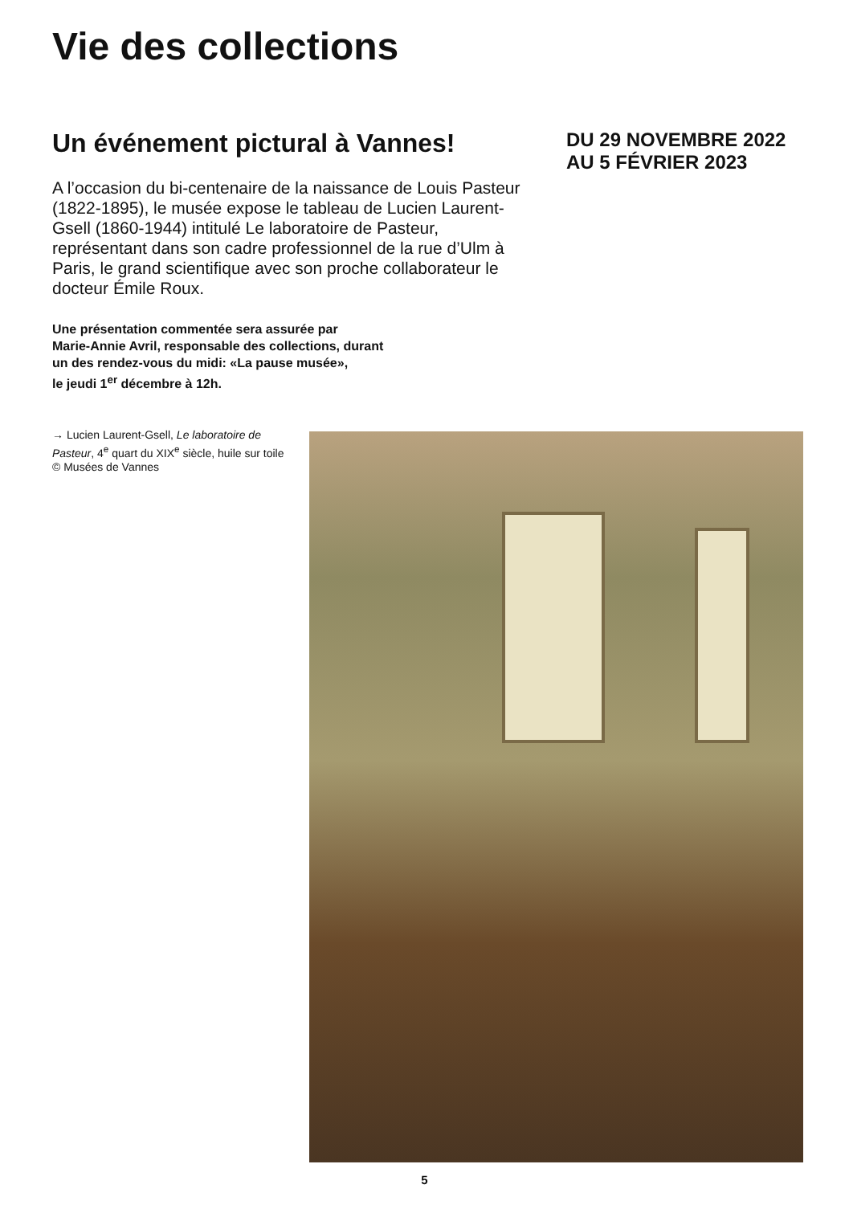Vie des collections
Un événement pictural à Vannes!
A l’occasion du bi-centenaire de la naissance de Louis Pasteur (1822-1895), le musée expose le tableau de Lucien Laurent-Gsell (1860-1944) intitulé Le laboratoire de Pasteur, représentant dans son cadre professionnel de la rue d’Ulm à Paris, le grand scientifique avec son proche collaborateur le docteur Émile Roux.
Une présentation commentée sera assurée par
Marie-Annie Avril, responsable des collections, durant
un des rendez-vous du midi: «La pause musée»,
le jeudi 1<sup>er</sup> décembre à 12h.
DU 29 NOVEMBRE 2022
AU 5 FÉVRIER 2023
→ Lucien Laurent-Gsell, Le laboratoire de Pasteur, 4<sup>e</sup> quart du XIX<sup>e</sup> siècle, huile sur toile © Musées de Vannes
5